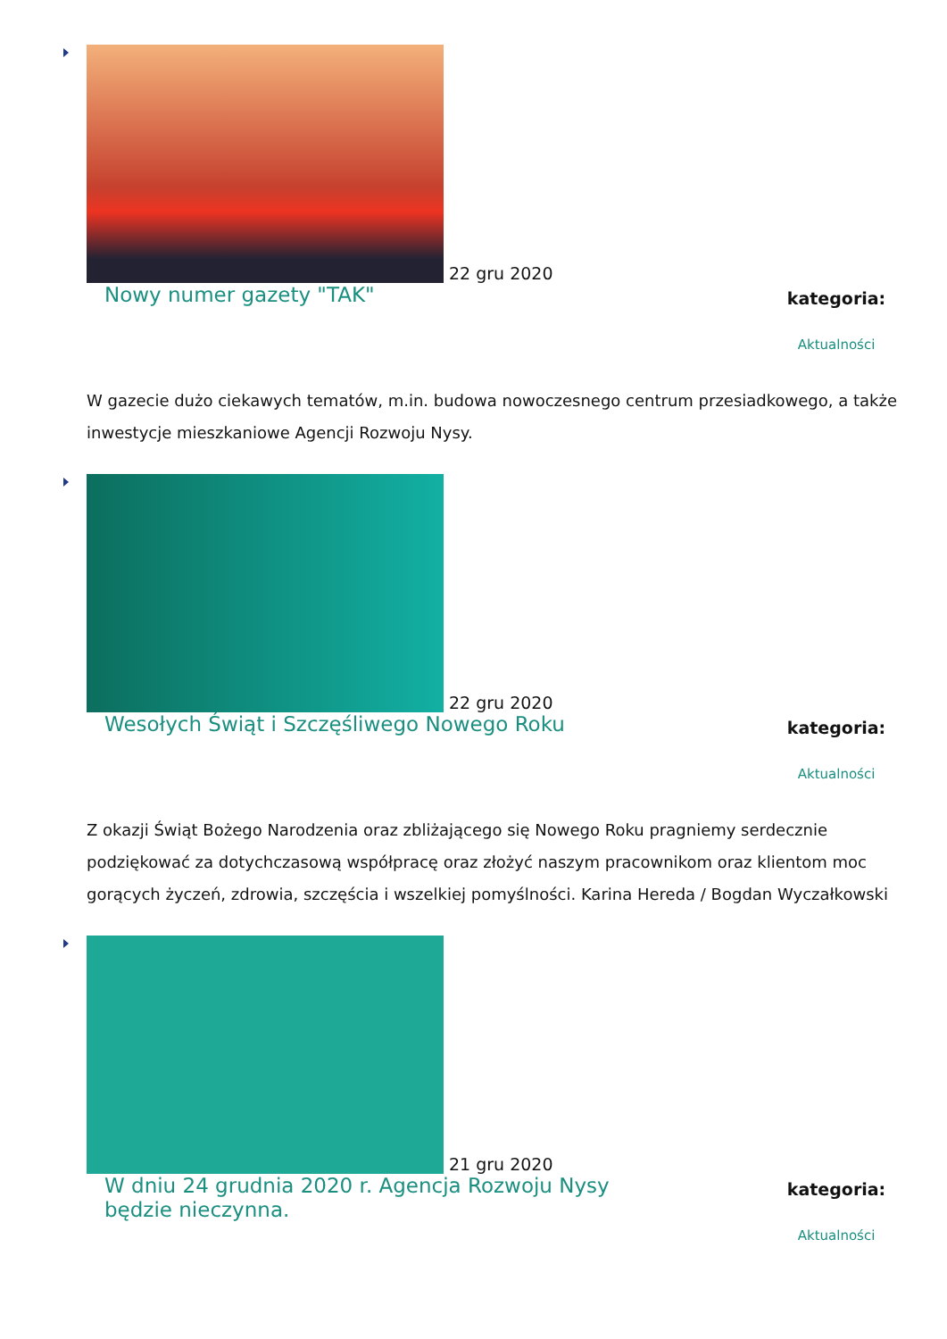22 gru 2020
Nowy numer gazety "TAK"
kategoria:
Aktualności
W gazecie dużo ciekawych tematów, m.in. budowa nowoczesnego centrum przesiadkowego, a także inwestycje mieszkaniowe Agencji Rozwoju Nysy.
22 gru 2020
Wesołych Świąt i Szczęśliwego Nowego Roku
kategoria:
Aktualności
Z okazji Świąt Bożego Narodzenia oraz zbliżającego się Nowego Roku pragniemy serdecznie podziękować za dotychczasową współpracę oraz złożyć naszym pracownikom oraz klientom moc gorących życzeń, zdrowia, szczęścia i wszelkiej pomyślności. Karina Hereda / Bogdan Wyczałkowski
21 gru 2020
W dniu 24 grudnia 2020 r. Agencja Rozwoju Nysy będzie nieczynna.
kategoria:
Aktualności